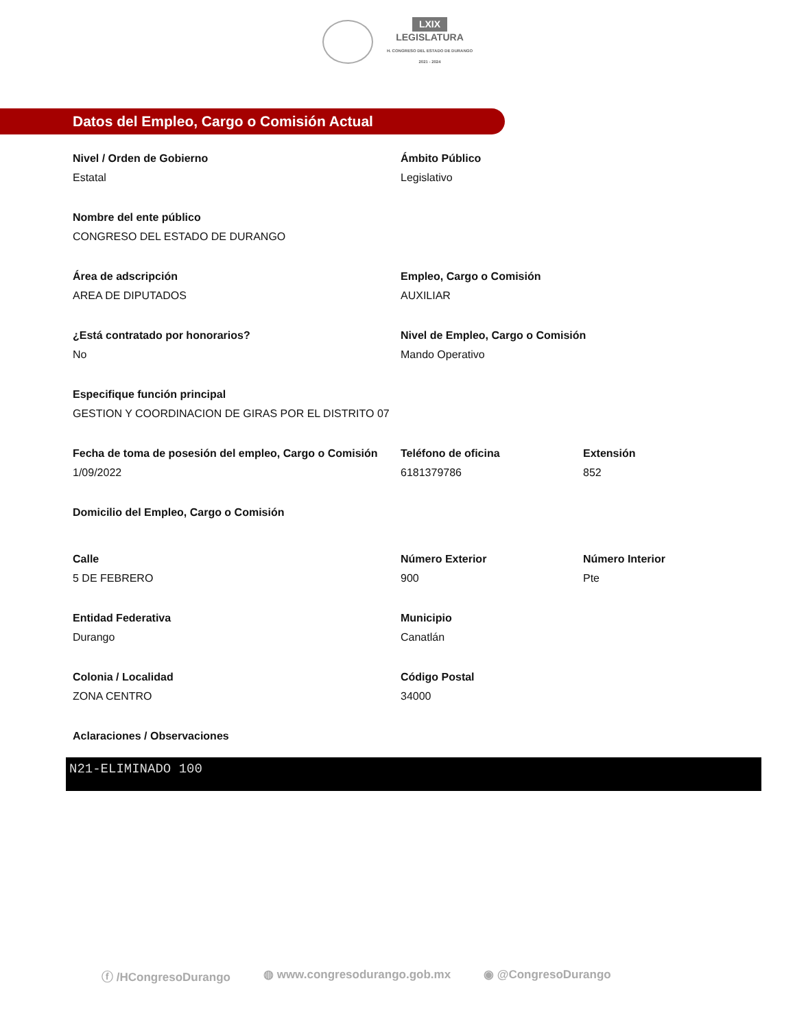LXIX
LEGISLATURA
H. CONGRESO DEL ESTADO DE DURANGO
2021 - 2024
Datos del Empleo, Cargo o Comisión Actual
Nivel / Orden de Gobierno
Estatal
Ámbito Público
Legislativo
Nombre del ente público
CONGRESO DEL ESTADO DE DURANGO
Área de adscripción
AREA DE DIPUTADOS
Empleo, Cargo o Comisión
AUXILIAR
¿Está contratado por honorarios?
No
Nivel de Empleo, Cargo o Comisión
Mando Operativo
Especifique función principal
GESTION Y COORDINACION DE GIRAS POR EL DISTRITO 07
Fecha de toma de posesión del empleo, Cargo o Comisión
1/09/2022
Teléfono de oficina
6181379786
Extensión
852
Domicilio del Empleo, Cargo o Comisión
Calle
5 DE FEBRERO
Número Exterior
900
Número Interior
Pte
Entidad Federativa
Durango
Municipio
Canatlán
Colonia / Localidad
ZONA CENTRO
Código Postal
34000
Aclaraciones / Observaciones
N21-ELIMINADO 100
ⓕ /HCongresoDurango ◍ www.congresodurango.gob.mx ◉ @CongresoDurango